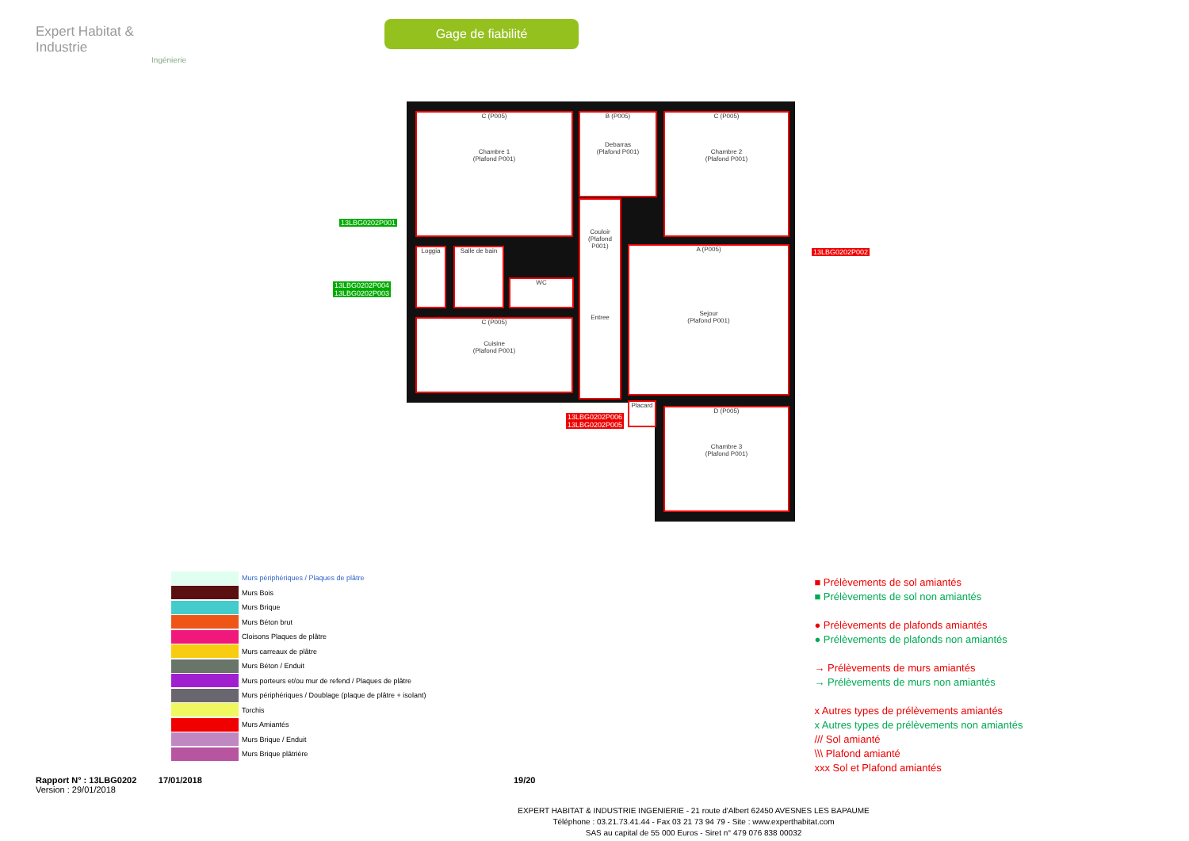Expert Habitat & Industrie
Ingénierie
Gage de fiabilité
C (P005)
Chambre 1
(Plafond P001)
B (P005)
Debarras
(Plafond P001)
C (P005)
Chambre 2
(Plafond P001)
Couloir
(Plafond P001)
Entree
Loggia
Salle de bain
WC
A (P005)
Sejour
(Plafond P001)
C (P005)
Cuisine
(Plafond P001)
Placard
D (P005)
Chambre 3
(Plafond P001)
13LBG0202P001
13LBG0202P002
13LBG0202P004
13LBG0202P003
13LBG0202P006
13LBG0202P005
Murs périphériques / Plaques de plâtre
Murs Bois
Murs Brique
Murs Béton brut
Cloisons Plaques de plâtre
Murs carreaux de plâtre
Murs Béton / Enduit
Murs porteurs et/ou mur de refend / Plaques de plâtre
Murs périphériques / Doublage (plaque de plâtre + isolant)
Torchis
Murs Amiantés
Murs Brique / Enduit
Murs Brique plâtrière
■ Prélèvements de sol amiantés
■ Prélèvements de sol non amiantés
● Prélèvements de plafonds amiantés
● Prélèvements de plafonds non amiantés
→ Prélèvements de murs amiantés
→ Prélèvements de murs non amiantés
x Autres types de prélèvements amiantés
x Autres types de prélèvements non amiantés
/// Sol amianté
\\\ Plafond amianté
xxx Sol et Plafond amiantés
Rapport N° : 13LBG0202 17/01/2018 19/20
Version : 29/01/2018
EXPERT HABITAT & INDUSTRIE INGENIERIE - 21 route d'Albert 62450 AVESNES LES BAPAUME
Téléphone : 03.21.73.41.44 - Fax 03 21 73 94 79 - Site : www.experthabitat.com
SAS au capital de 55 000 Euros - Siret n° 479 076 838 00032